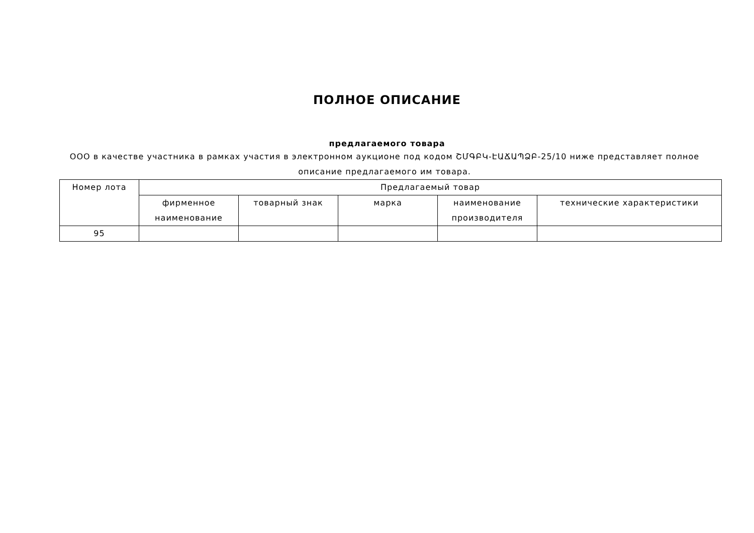ПОЛНОЕ ОПИСАНИЕ
предлагаемого товара
ООО в качестве участника в рамках участия в электронном аукционе под кодом ՇՄԳԲԿ-ԷԱՃԱՊՁԲ-25/10 ниже представляет полное описание предлагаемого им товара.
| Номер лота | Предлагаемый товар | | | | |
| --- | --- | --- | --- | --- | --- |
| | фирменное наименование | товарный знак | марка | наименование производителя | технические характеристики |
| 95 | | | | | |